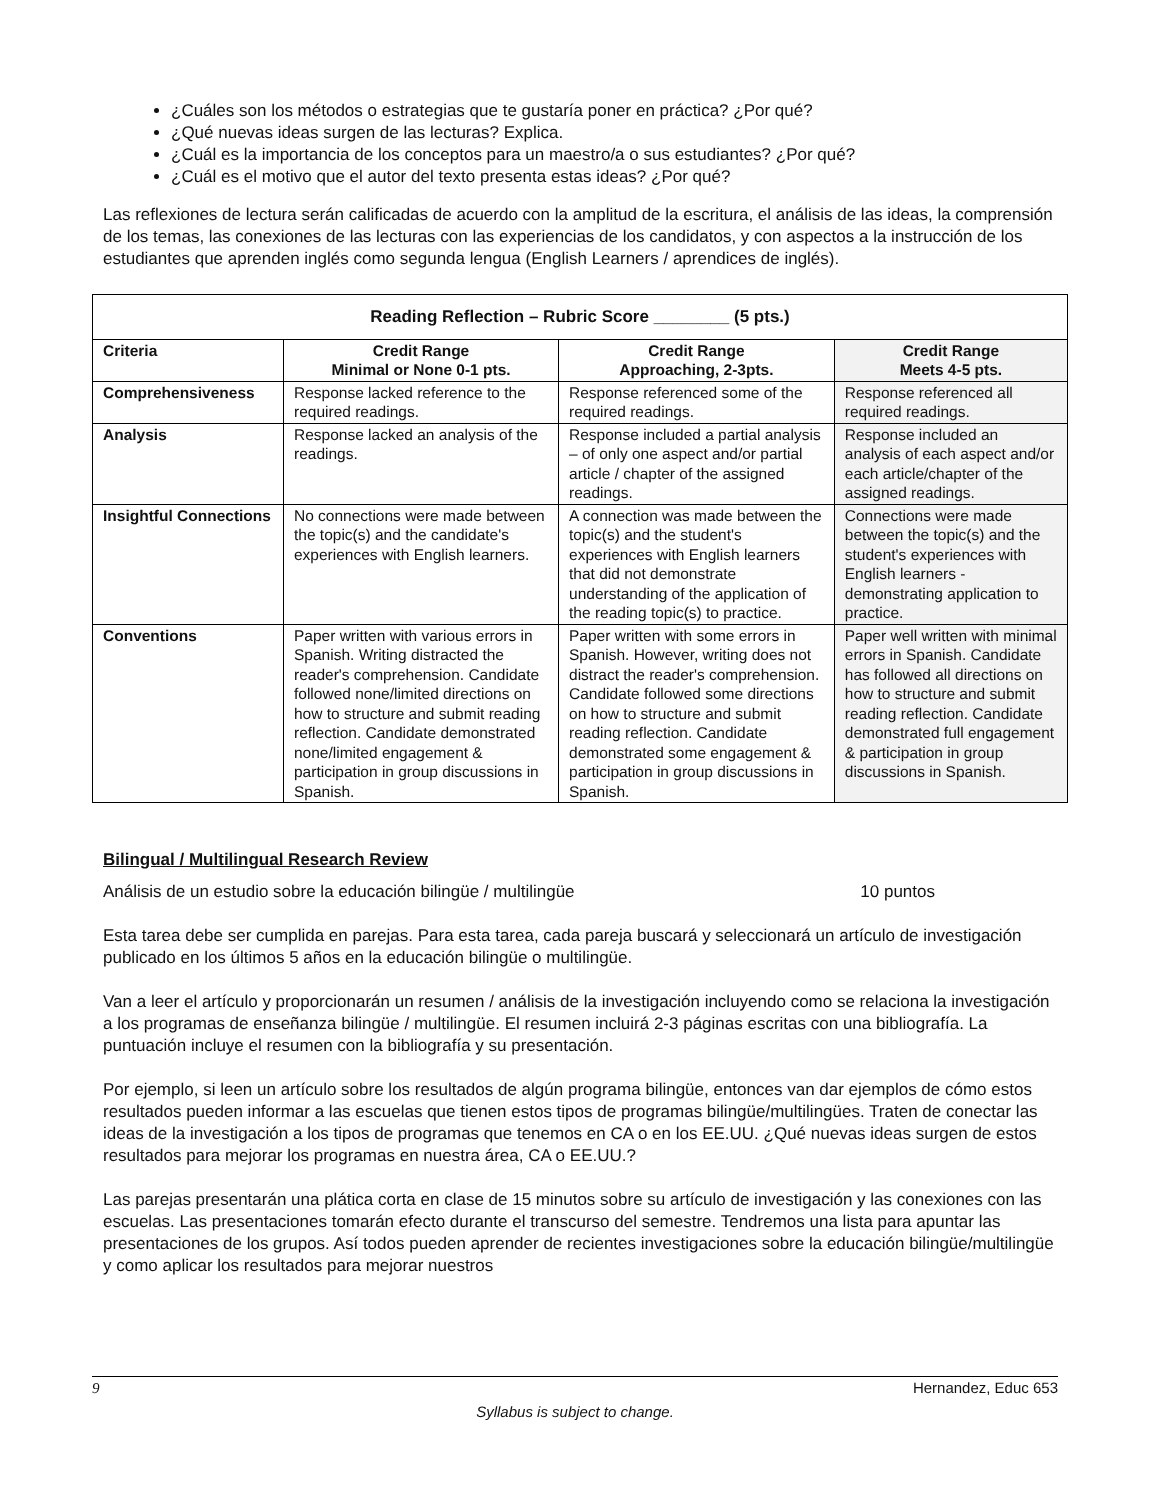¿Cuáles son los métodos o estrategias que te gustaría poner en práctica? ¿Por qué?
¿Qué nuevas ideas surgen de las lecturas? Explica.
¿Cuál es la importancia de los conceptos para un maestro/a o sus estudiantes? ¿Por qué?
¿Cuál es el motivo que el autor del texto presenta estas ideas? ¿Por qué?
Las reflexiones de lectura serán calificadas de acuerdo con la amplitud de la escritura, el análisis de las ideas, la comprensión de los temas, las conexiones de las lecturas con las experiencias de los candidatos, y con aspectos a la instrucción de los estudiantes que aprenden inglés como segunda lengua (English Learners / aprendices de inglés).
| Reading Reflection – Rubric Score ________ (5 pts.) | | | |
| --- | --- | --- | --- |
| Criteria | Credit Range Minimal or None 0-1 pts. | Credit Range Approaching, 2-3pts. | Credit Range Meets 4-5 pts. |
| Comprehensiveness | Response lacked reference to the required readings. | Response referenced some of the required readings. | Response referenced all required readings. |
| Analysis | Response lacked an analysis of the readings. | Response included a partial analysis – of only one aspect and/or partial article / chapter of the assigned readings. | Response included an analysis of each aspect and/or each article/chapter of the assigned readings. |
| Insightful Connections | No connections were made between the topic(s) and the candidate's experiences with English learners. | A connection was made between the topic(s) and the student's experiences with English learners that did not demonstrate understanding of the application of the reading topic(s) to practice. | Connections were made between the topic(s) and the student's experiences with English learners - demonstrating application to practice. |
| Conventions | Paper written with various errors in Spanish. Writing distracted the reader's comprehension. Candidate followed none/limited directions on how to structure and submit reading reflection. Candidate demonstrated none/limited engagement & participation in group discussions in Spanish. | Paper written with some errors in Spanish. However, writing does not distract the reader's comprehension. Candidate followed some directions on how to structure and submit reading reflection. Candidate demonstrated some engagement & participation in group discussions in Spanish. | Paper well written with minimal errors in Spanish. Candidate has followed all directions on how to structure and submit reading reflection. Candidate demonstrated full engagement & participation in group discussions in Spanish. |
Bilingual / Multilingual Research Review
Análisis de un estudio sobre la educación bilingüe / multilingüe 10 puntos
Esta tarea debe ser cumplida en parejas. Para esta tarea, cada pareja buscará y seleccionará un artículo de investigación publicado en los últimos 5 años en la educación bilingüe o multilingüe.
Van a leer el artículo y proporcionarán un resumen / análisis de la investigación incluyendo como se relaciona la investigación a los programas de enseñanza bilingüe / multilingüe. El resumen incluirá 2-3 páginas escritas con una bibliografía. La puntuación incluye el resumen con la bibliografía y su presentación.
Por ejemplo, si leen un artículo sobre los resultados de algún programa bilingüe, entonces van dar ejemplos de cómo estos resultados pueden informar a las escuelas que tienen estos tipos de programas bilingüe/multilingües. Traten de conectar las ideas de la investigación a los tipos de programas que tenemos en CA o en los EE.UU. ¿Qué nuevas ideas surgen de estos resultados para mejorar los programas en nuestra área, CA o EE.UU.?
Las parejas presentarán una plática corta en clase de 15 minutos sobre su artículo de investigación y las conexiones con las escuelas. Las presentaciones tomarán efecto durante el transcurso del semestre. Tendremos una lista para apuntar las presentaciones de los grupos. Así todos pueden aprender de recientes investigaciones sobre la educación bilingüe/multilingüe y como aplicar los resultados para mejorar nuestros
9 Hernandez, Educ 653
Syllabus is subject to change.